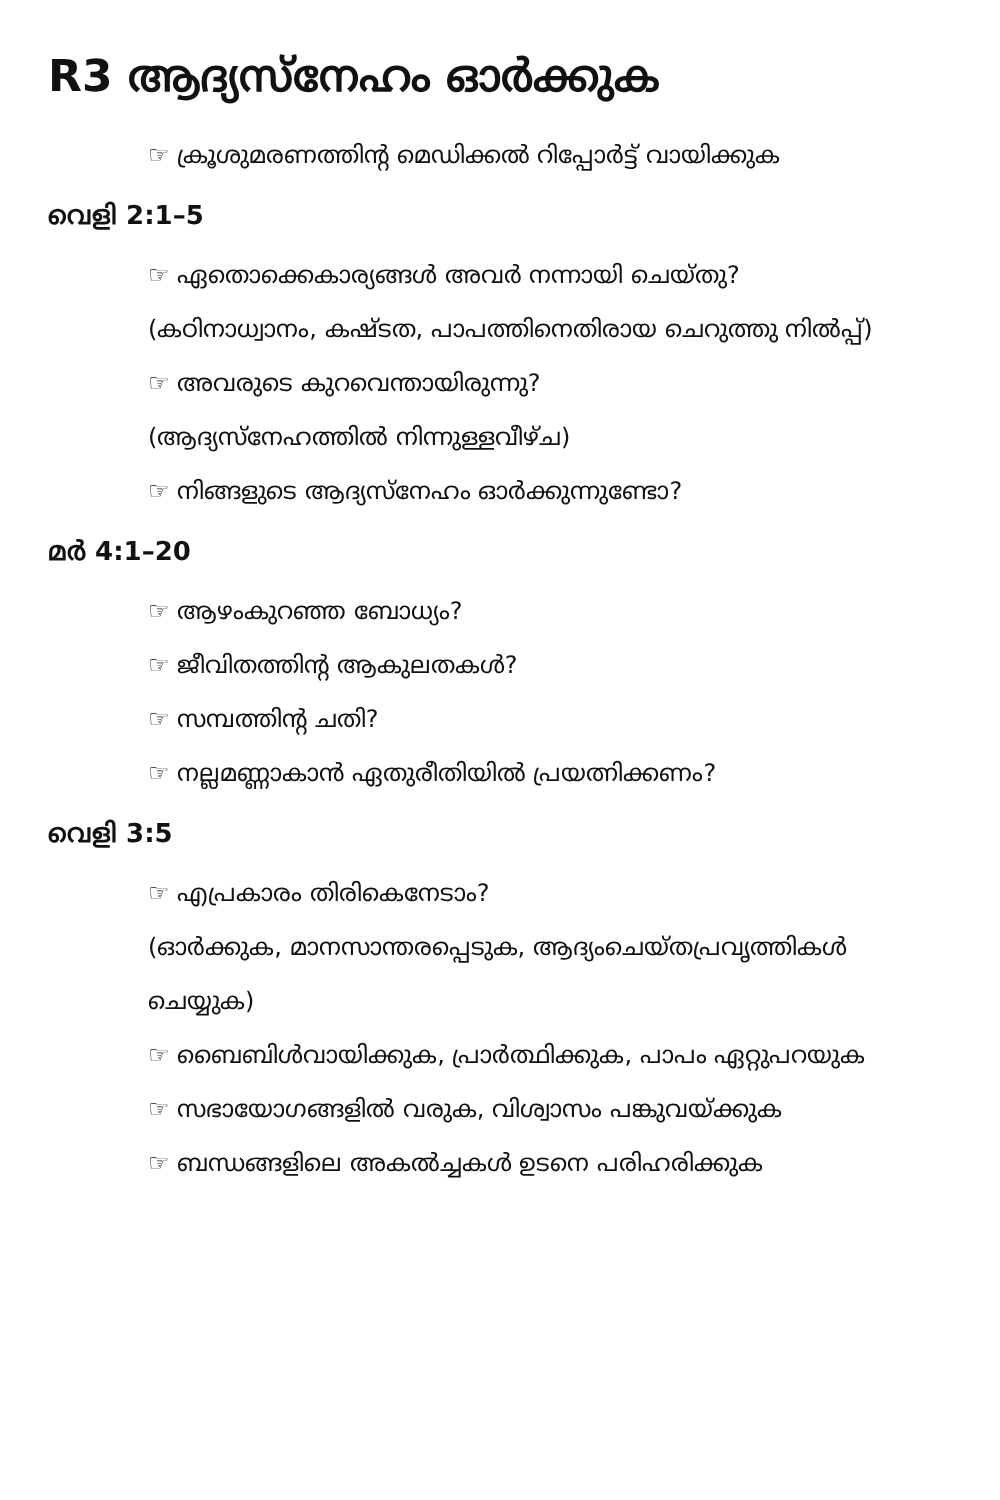R3 ആദ്യസ്നേഹം ഓർക്കുക
☞ ക്രൂശുമരണത്തിന്റ മെഡിക്കൽ റിപ്പോർട്ട് വായിക്കുക
വെളി 2:1–5
☞ ഏതൊക്കെകാര്യങ്ങൾ അവർ നന്നായി ചെയ്തു?
(കഠിനാധ്വാനം, കഷ്ടത, പാപത്തിനെതിരായ ചെറുത്തു നിൽപ്പ്)
☞ അവരുടെ കുറവെന്തായിരുന്നു?
(ആദ്യസ്നേഹത്തിൽ നിന്നുള്ളവീഴ്ച)
☞ നിങ്ങളുടെ ആദ്യസ്നേഹം ഓർക്കുന്നുണ്ടോ?
മർ 4:1–20
☞ ആഴംകുറഞ്ഞ ബോധ്യം?
☞ ജീവിതത്തിന്റ ആകുലതകൾ?
☞ സമ്പത്തിന്റ ചതി?
☞ നല്ലമണ്ണാകാൻ ഏതുരീതിയിൽ പ്രയത്നിക്കണം?
വെളി 3:5
☞ എപ്രകാരം തിരികെനേടാം?
(ഓർക്കുക, മാനസാന്തരപ്പെടുക, ആദ്യംചെയ്തപ്രവൃത്തികൾ ചെയ്യുക)
☞ ബൈബിൾവായിക്കുക, പ്രാർത്ഥിക്കുക, പാപം ഏറ്റുപറയുക
☞ സഭായോഗങ്ങളിൽ വരുക, വിശ്വാസം പങ്കുവയ്ക്കുക
☞ ബന്ധങ്ങളിലെ അകൽച്ചകൾ ഉടനെ പരിഹരിക്കുക